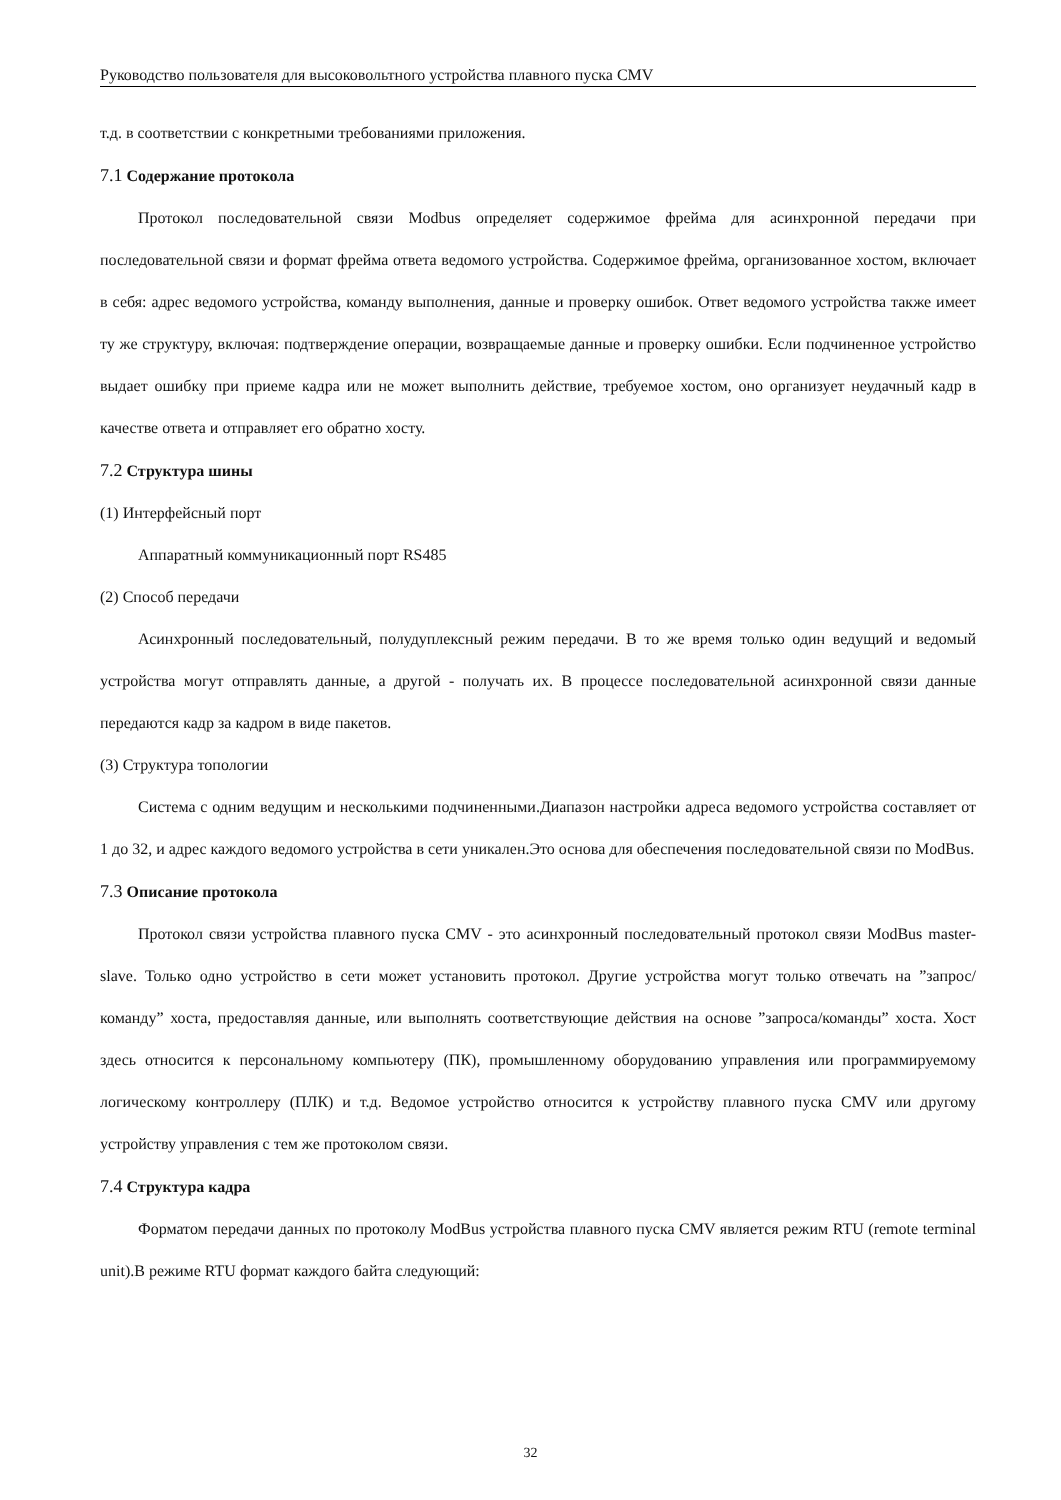Руководство пользователя для высоковольтного устройства плавного пуска CMV
т.д. в соответствии с конкретными требованиями приложения.
7.1 Содержание протокола
Протокол последовательной связи Modbus определяет содержимое фрейма для асинхронной передачи при последовательной связи и формат фрейма ответа ведомого устройства. Содержимое фрейма, организованное хостом, включает в себя: адрес ведомого устройства, команду выполнения, данные и проверку ошибок. Ответ ведомого устройства также имеет ту же структуру, включая: подтверждение операции, возвращаемые данные и проверку ошибки. Если подчиненное устройство выдает ошибку при приеме кадра или не может выполнить действие, требуемое хостом, оно организует неудачный кадр в качестве ответа и отправляет его обратно хосту.
7.2 Структура шины
(1) Интерфейсный порт
Аппаратный коммуникационный порт RS485
(2) Способ передачи
Асинхронный последовательный, полудуплексный режим передачи. В то же время только один ведущий и ведомый устройства могут отправлять данные, а другой - получать их. В процессе последовательной асинхронной связи данные передаются кадр за кадром в виде пакетов.
(3) Структура топологии
Система с одним ведущим и несколькими подчиненными.Диапазон настройки адреса ведомого устройства составляет от 1 до 32, и адрес каждого ведомого устройства в сети уникален.Это основа для обеспечения последовательной связи по ModBus.
7.3 Описание протокола
Протокол связи устройства плавного пуска CMV - это асинхронный последовательный протокол связи ModBus master-slave. Только одно устройство в сети может установить протокол. Другие устройства могут только отвечать на ”запрос/команду” хоста, предоставляя данные, или выполнять соответствующие действия на основе ”запроса/команды” хоста. Хост здесь относится к персональному компьютеру (ПК), промышленному оборудованию управления или программируемому логическому контроллеру (ПЛК) и т.д. Ведомое устройство относится к устройству плавного пуска CMV или другому устройству управления с тем же протоколом связи.
7.4 Структура кадра
Форматом передачи данных по протоколу ModBus устройства плавного пуска CMV является режим RTU (remote terminal unit).В режиме RTU формат каждого байта следующий:
32